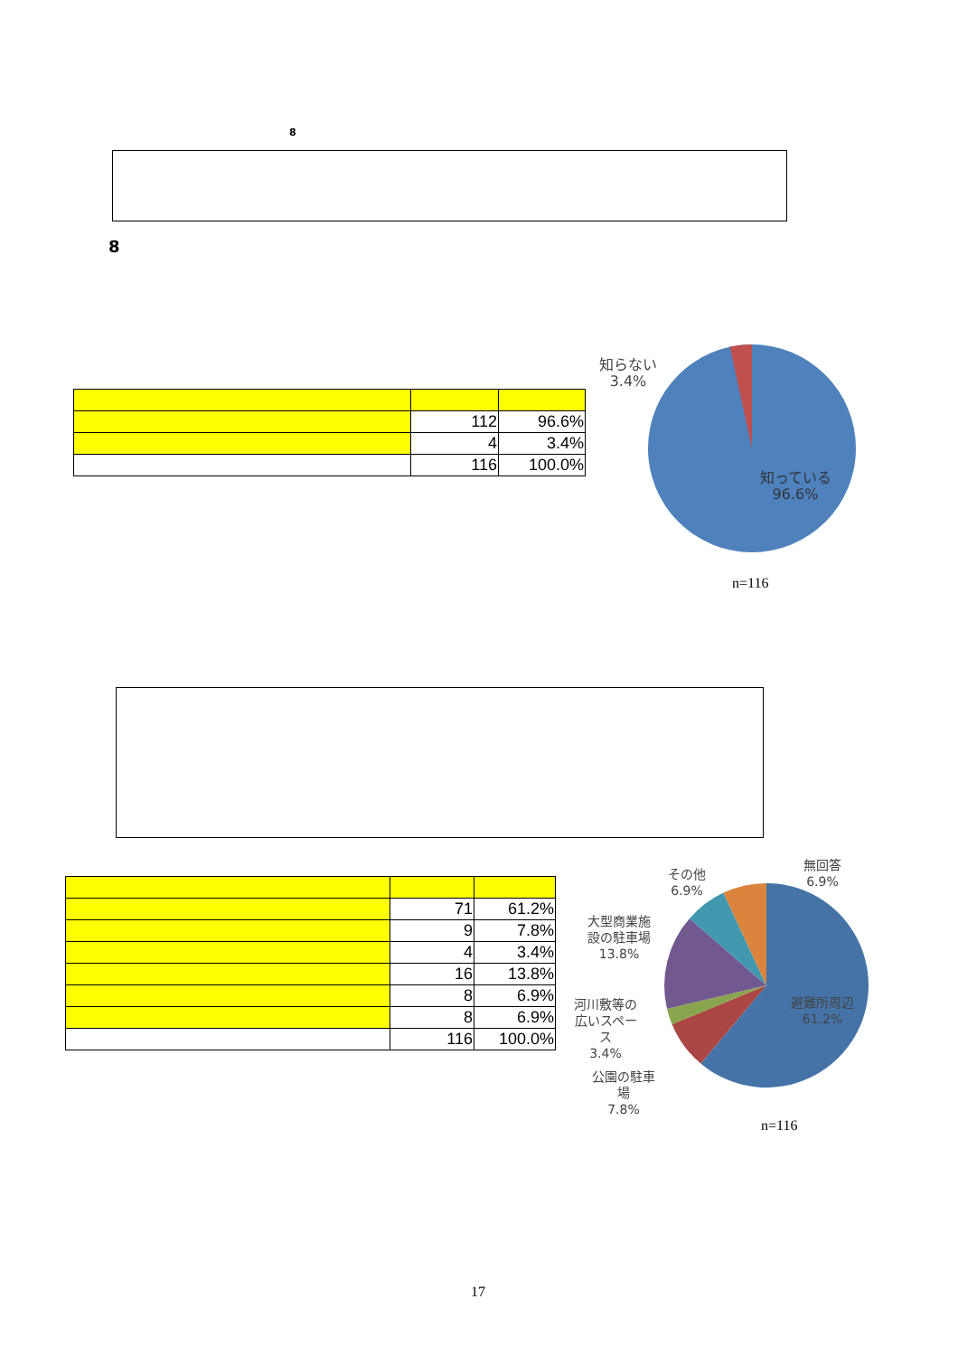8
8
| | 112 | 96.6% |
| | 4 | 3.4% |
| | 116 | 100.0% |
知らない
3.4%
知っている
96.6%
n=116
| | 71 | 61.2% |
| | 9 | 7.8% |
| | 4 | 3.4% |
| | 16 | 13.8% |
| | 8 | 6.9% |
| | 8 | 6.9% |
| | 116 | 100.0% |
無回答
6.9%
その他
6.9%
大型商業施
設の駐車場
13.8%
避難所周辺
61.2%
河川敷等の
広いスペー
ス
3.4%
公園の駐車
場
7.8%
n=116
17